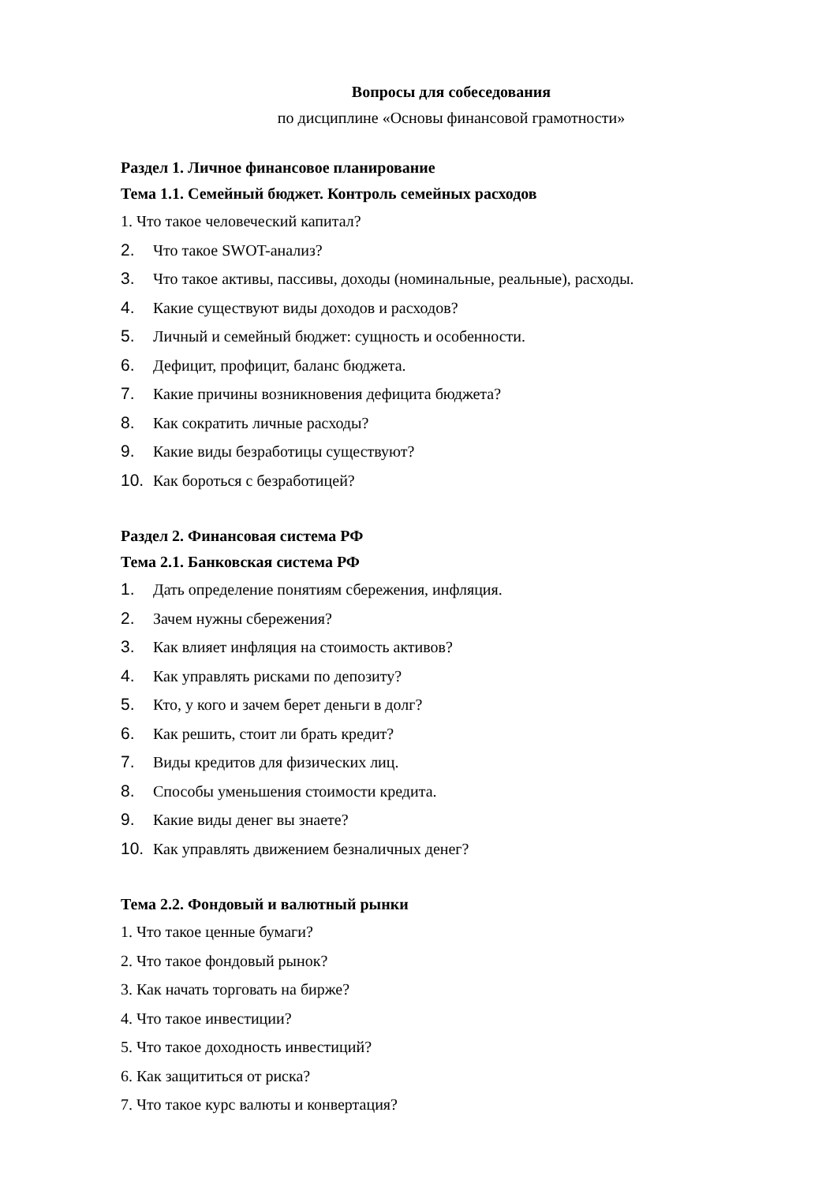Вопросы для собеседования
по дисциплине «Основы финансовой грамотности»
Раздел 1. Личное финансовое планирование
Тема 1.1. Семейный бюджет. Контроль семейных расходов
1. Что такое человеческий капитал?
2. Что такое SWOT-анализ?
3. Что такое активы, пассивы, доходы (номинальные, реальные), расходы.
4. Какие существуют виды доходов и расходов?
5. Личный и семейный бюджет: сущность и особенности.
6. Дефицит, профицит, баланс бюджета.
7. Какие причины возникновения дефицита бюджета?
8. Как сократить личные расходы?
9. Какие виды безработицы существуют?
10. Как бороться с безработицей?
Раздел 2. Финансовая система РФ
Тема 2.1. Банковская система РФ
1. Дать определение понятиям сбережения, инфляция.
2. Зачем нужны сбережения?
3. Как влияет инфляция на стоимость активов?
4. Как управлять рисками по депозиту?
5. Кто, у кого и зачем берет деньги в долг?
6. Как решить, стоит ли брать кредит?
7. Виды кредитов для физических лиц.
8. Способы уменьшения стоимости кредита.
9. Какие виды денег вы знаете?
10. Как управлять движением безналичных денег?
Тема 2.2. Фондовый и валютный рынки
1. Что такое ценные бумаги?
2. Что такое фондовый рынок?
3. Как начать торговать на бирже?
4. Что такое инвестиции?
5. Что такое доходность инвестиций?
6. Как защититься от риска?
7. Что такое курс валюты и конвертация?